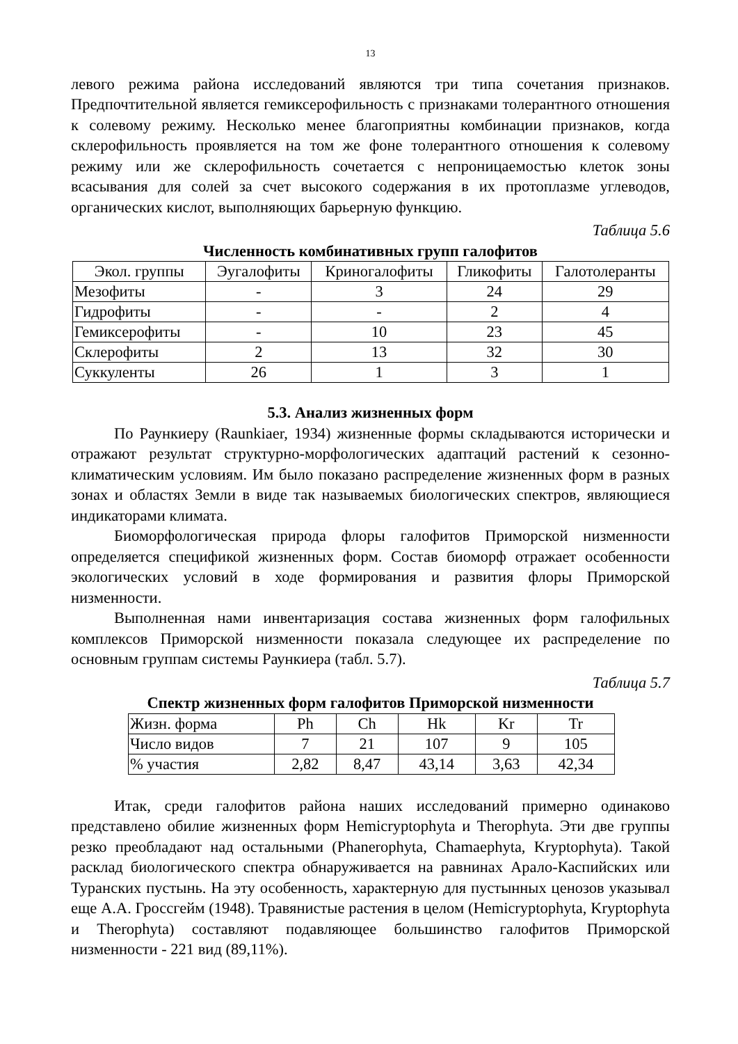13
левого режима района исследований являются три типа сочетания признаков. Предпочтительной является гемиксерофильность с признаками толерантного отношения к солевому режиму. Несколько менее благоприятны комбинации признаков, когда склерофильность проявляется на том же фоне толерантного отношения к солевому режиму или же склерофильность сочетается с непроницаемостью клеток зоны всасывания для солей за счет высокого содержания в их протоплазме углеводов, органических кислот, выполняющих барьерную функцию.
Таблица 5.6
Численность комбинативных групп галофитов
| Экол. группы | Эугалофиты | Криногалофиты | Гликофиты | Галотолеранты |
| Мезофиты | - | 3 | 24 | 29 |
| Гидрофиты | - | - | 2 | 4 |
| Гемиксерофиты | - | 10 | 23 | 45 |
| Склерофиты | 2 | 13 | 32 | 30 |
| Суккуленты | 26 | 1 | 3 | 1 |
5.3. Анализ жизненных форм
По Раункиеру (Raunkiaer, 1934) жизненные формы складываются исторически и отражают результат структурно-морфологических адаптаций растений к сезонно-климатическим условиям. Им было показано распределение жизненных форм в разных зонах и областях Земли в виде так называемых биологических спектров, являющиеся индикаторами климата.
Биоморфологическая природа флоры галофитов Приморской низменности определяется спецификой жизненных форм. Состав биоморф отражает особенности экологических условий в ходе формирования и развития флоры Приморской низменности.
Выполненная нами инвентаризация состава жизненных форм галофильных комплексов Приморской низменности показала следующее их распределение по основным группам системы Раункиера (табл. 5.7).
Таблица 5.7
Спектр жизненных форм галофитов Приморской низменности
| Жизн. форма | Ph | Ch | Hk | Kr | Tr |
| Число видов | 7 | 21 | 107 | 9 | 105 |
| % участия | 2,82 | 8,47 | 43,14 | 3,63 | 42,34 |
Итак, среди галофитов района наших исследований примерно одинаково представлено обилие жизненных форм Hemicryptophyta и Therophyta. Эти две группы резко преобладают над остальными (Phanerophyta, Chamaephyta, Kryptophyta). Такой расклад биологического спектра обнаруживается на равнинах Арало-Каспийских или Туранских пустынь. На эту особенность, характерную для пустынных ценозов указывал еще А.А. Гроссгейм (1948). Травянистые растения в целом (Hemicryptophyta, Kryptophyta и Therophyta) составляют подавляющее большинство галофитов Приморской низменности - 221 вид (89,11%).